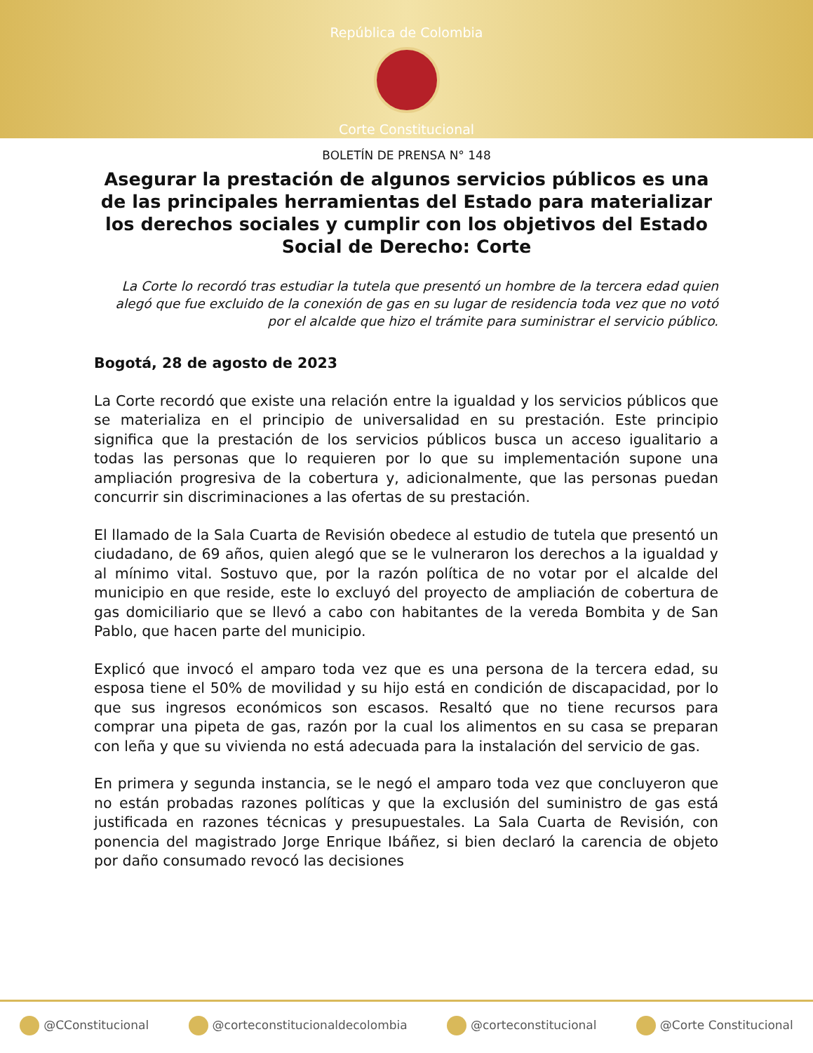República de Colombia
Corte Constitucional
BOLETÍN DE PRENSA N° 148
Asegurar la prestación de algunos servicios públicos es una de las principales herramientas del Estado para materializar los derechos sociales y cumplir con los objetivos del Estado Social de Derecho: Corte
La Corte lo recordó tras estudiar la tutela que presentó un hombre de la tercera edad quien alegó que fue excluido de la conexión de gas en su lugar de residencia toda vez que no votó por el alcalde que hizo el trámite para suministrar el servicio público.
Bogotá, 28 de agosto de 2023
La Corte recordó que existe una relación entre la igualdad y los servicios públicos que se materializa en el principio de universalidad en su prestación. Este principio significa que la prestación de los servicios públicos busca un acceso igualitario a todas las personas que lo requieren por lo que su implementación supone una ampliación progresiva de la cobertura y, adicionalmente, que las personas puedan concurrir sin discriminaciones a las ofertas de su prestación.
El llamado de la Sala Cuarta de Revisión obedece al estudio de tutela que presentó un ciudadano, de 69 años, quien alegó que se le vulneraron los derechos a la igualdad y al mínimo vital. Sostuvo que, por la razón política de no votar por el alcalde del municipio en que reside, este lo excluyó del proyecto de ampliación de cobertura de gas domiciliario que se llevó a cabo con habitantes de la vereda Bombita y de San Pablo, que hacen parte del municipio.
Explicó que invocó el amparo toda vez que es una persona de la tercera edad, su esposa tiene el 50% de movilidad y su hijo está en condición de discapacidad, por lo que sus ingresos económicos son escasos. Resaltó que no tiene recursos para comprar una pipeta de gas, razón por la cual los alimentos en su casa se preparan con leña y que su vivienda no está adecuada para la instalación del servicio de gas.
En primera y segunda instancia, se le negó el amparo toda vez que concluyeron que no están probadas razones políticas y que la exclusión del suministro de gas está justificada en razones técnicas y presupuestales. La Sala Cuarta de Revisión, con ponencia del magistrado Jorge Enrique Ibáñez, si bien declaró la carencia de objeto por daño consumado revocó las decisiones
@CConstitucional @corteconstitucionaldecolombia @corteconstitucional @Corte Constitucional